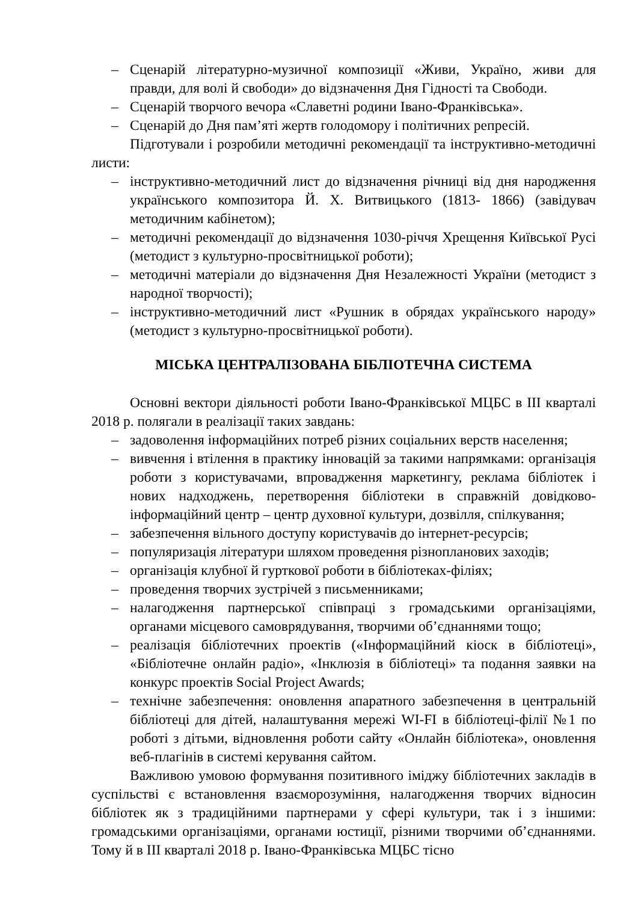– Сценарій літературно-музичної композиції «Живи, Україно, живи для правди, для волі й свободи» до відзначення Дня Гідності та Свободи.
– Сценарій творчого вечора «Славетні родини Івано-Франківська».
– Сценарій до Дня пам’яті жертв голодомору і політичних репресій.
Підготували і розробили методичні рекомендації та інструктивно-методичні листи:
– інструктивно-методичний лист до відзначення річниці від дня народження українського композитора Й. Х. Витвицького (1813- 1866) (завідувач методичним кабінетом);
– методичні рекомендації до відзначення 1030-річчя Хрещення Київської Русі (методист з культурно-просвітницької роботи);
– методичні матеріали до відзначення Дня Незалежності України (методист з народної творчості);
– інструктивно-методичний лист «Рушник в обрядах українського народу» (методист з культурно-просвітницької роботи).
МІСЬКА ЦЕНТРАЛІЗОВАНА БІБЛІОТЕЧНА СИСТЕМА
Основні вектори діяльності роботи Івано-Франківської МЦБС в ІІІ кварталі 2018 р. полягали в реалізації таких завдань:
– задоволення інформаційних потреб різних соціальних верств населення;
– вивчення і втілення в практику інновацій за такими напрямками: організація роботи з користувачами, впровадження маркетингу, реклама бібліотек і нових надходжень, перетворення бібліотеки в справжній довідково-інформаційний центр – центр духовної культури, дозвілля, спілкування;
– забезпечення вільного доступу користувачів до інтернет-ресурсів;
– популяризація літератури шляхом проведення різнопланових заходів;
– організація клубної й гурткової роботи в бібліотеках-філіях;
– проведення творчих зустрічей з письменниками;
– налагодження партнерської співпраці з громадськими організаціями, органами місцевого самоврядування, творчими об’єднаннями тощо;
– реалізація бібліотечних проектів («Інформаційний кіоск в бібліотеці», «Бібліотечне онлайн радіо», «Інклюзія в бібліотеці» та подання заявки на конкурс проектів Social Project Awards;
– технічне забезпечення: оновлення апаратного забезпечення в центральній бібліотеці для дітей, налаштування мережі WI-FI в бібліотеці-філії №1 по роботі з дітьми, відновлення роботи сайту «Онлайн бібліотека», оновлення веб-плагінів в системі керування сайтом.
Важливою умовою формування позитивного іміджу бібліотечних закладів в суспільстві є встановлення взаєморозуміння, налагодження творчих відносин бібліотек як з традиційними партнерами у сфері культури, так і з іншими: громадськими організаціями, органами юстиції, різними творчими об’єднаннями. Тому й в ІІІ кварталі 2018 р. Івано-Франківська МЦБС тісно